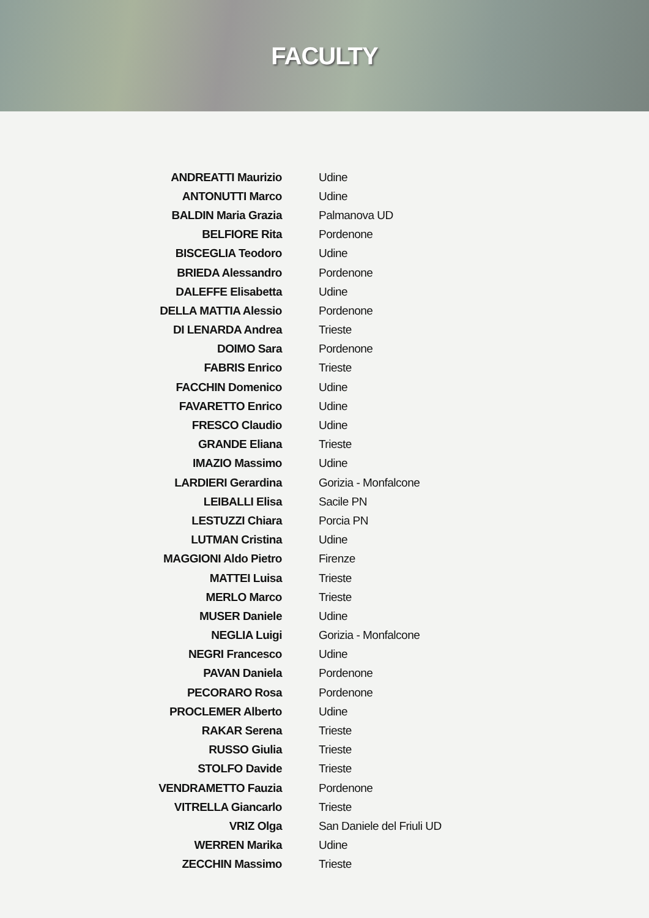FACULTY
| ANDREATTI Maurizio | Udine |
| ANTONUTTI Marco | Udine |
| BALDIN Maria Grazia | Palmanova UD |
| BELFIORE Rita | Pordenone |
| BISCEGLIA Teodoro | Udine |
| BRIEDA Alessandro | Pordenone |
| DALEFFE Elisabetta | Udine |
| DELLA MATTIA Alessio | Pordenone |
| DI LENARDA Andrea | Trieste |
| DOIMO Sara | Pordenone |
| FABRIS Enrico | Trieste |
| FACCHIN Domenico | Udine |
| FAVARETTO Enrico | Udine |
| FRESCO Claudio | Udine |
| GRANDE Eliana | Trieste |
| IMAZIO Massimo | Udine |
| LARDIERI Gerardina | Gorizia - Monfalcone |
| LEIBALLI Elisa | Sacile PN |
| LESTUZZI Chiara | Porcia PN |
| LUTMAN Cristina | Udine |
| MAGGIONI Aldo Pietro | Firenze |
| MATTEI Luisa | Trieste |
| MERLO Marco | Trieste |
| MUSER Daniele | Udine |
| NEGLIA Luigi | Gorizia - Monfalcone |
| NEGRI Francesco | Udine |
| PAVAN Daniela | Pordenone |
| PECORARO Rosa | Pordenone |
| PROCLEMER Alberto | Udine |
| RAKAR Serena | Trieste |
| RUSSO Giulia | Trieste |
| STOLFO Davide | Trieste |
| VENDRAMETTO Fauzia | Pordenone |
| VITRELLA Giancarlo | Trieste |
| VRIZ Olga | San Daniele del Friuli UD |
| WERREN Marika | Udine |
| ZECCHIN Massimo | Trieste |